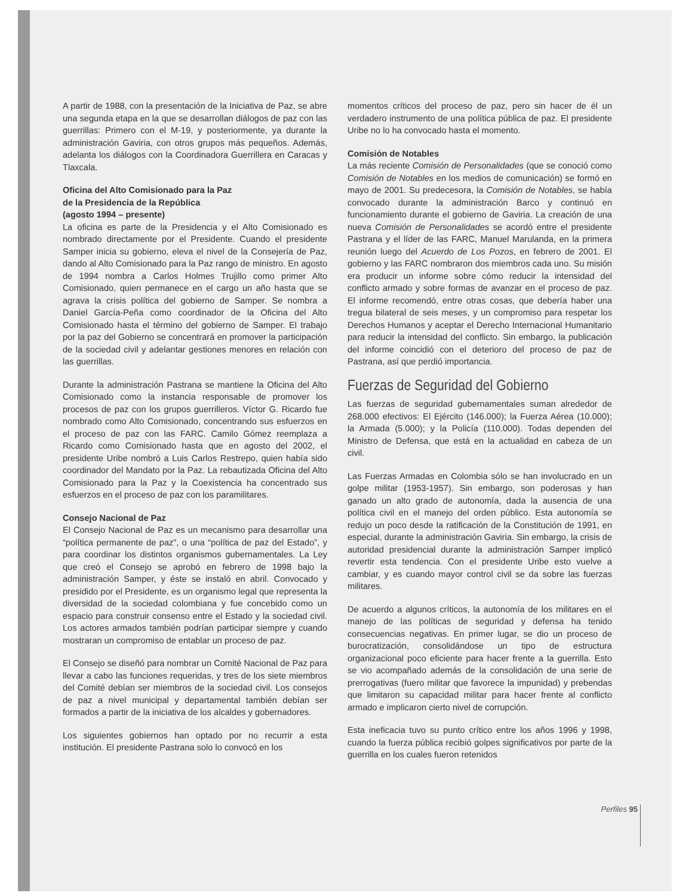A partir de 1988, con la presentación de la Iniciativa de Paz, se abre una segunda etapa en la que se desarrollan diálogos de paz con las guerrillas: Primero con el M-19, y posteriormente, ya durante la administración Gaviria, con otros grupos más pequeños. Además, adelanta los diálogos con la Coordinadora Guerrillera en Caracas y Tlaxcala.
Oficina del Alto Comisionado para la Paz
de la Presidencia de la República
(agosto 1994 – presente)
La oficina es parte de la Presidencia y el Alto Comisionado es nombrado directamente por el Presidente. Cuando el presidente Samper inicia su gobierno, eleva el nivel de la Consejería de Paz, dando al Alto Comisionado para la Paz rango de ministro. En agosto de 1994 nombra a Carlos Holmes Trujillo como primer Alto Comisionado, quien permanece en el cargo un año hasta que se agrava la crisis política del gobierno de Samper. Se nombra a Daniel García-Peña como coordinador de la Oficina del Alto Comisionado hasta el término del gobierno de Samper. El trabajo por la paz del Gobierno se concentrará en promover la participación de la sociedad civil y adelantar gestiones menores en relación con las guerrillas.
Durante la administración Pastrana se mantiene la Oficina del Alto Comisionado como la instancia responsable de promover los procesos de paz con los grupos guerrilleros. Víctor G. Ricardo fue nombrado como Alto Comisionado, concentrando sus esfuerzos en el proceso de paz con las FARC. Camilo Gómez reemplaza a Ricardo como Comisionado hasta que en agosto del 2002, el presidente Uribe nombró a Luis Carlos Restrepo, quien había sido coordinador del Mandato por la Paz. La rebautizada Oficina del Alto Comisionado para la Paz y la Coexistencia ha concentrado sus esfuerzos en el proceso de paz con los paramilitares.
Consejo Nacional de Paz
El Consejo Nacional de Paz es un mecanismo para desarrollar una “política permanente de paz”, o una “política de paz del Estado”, y para coordinar los distintos organismos gubernamentales. La Ley que creó el Consejo se aprobó en febrero de 1998 bajo la administración Samper, y éste se instaló en abril. Convocado y presidido por el Presidente, es un organismo legal que representa la diversidad de la sociedad colombiana y fue concebido como un espacio para construir consenso entre el Estado y la sociedad civil. Los actores armados también podrían participar siempre y cuando mostraran un compromiso de entablar un proceso de paz.
El Consejo se diseñó para nombrar un Comité Nacional de Paz para llevar a cabo las funciones requeridas, y tres de los siete miembros del Comité debían ser miembros de la sociedad civil. Los consejos de paz a nivel municipal y departamental también debían ser formados a partir de la iniciativa de los alcaldes y gobernadores.
Los siguientes gobiernos han optado por no recurrir a esta institución. El presidente Pastrana solo lo convocó en los
momentos críticos del proceso de paz, pero sin hacer de él un verdadero instrumento de una política pública de paz. El presidente Uribe no lo ha convocado hasta el momento.
Comisión de Notables
La más reciente Comisión de Personalidades (que se conoció como Comisión de Notables en los medios de comunicación) se formó en mayo de 2001. Su predecesora, la Comisión de Notables, se había convocado durante la administración Barco y continuó en funcionamiento durante el gobierno de Gaviria. La creación de una nueva Comisión de Personalidades se acordó entre el presidente Pastrana y el líder de las FARC, Manuel Marulanda, en la primera reunión luego del Acuerdo de Los Pozos, en febrero de 2001. El gobierno y las FARC nombraron dos miembros cada uno. Su misión era producir un informe sobre cómo reducir la intensidad del conflicto armado y sobre formas de avanzar en el proceso de paz. El informe recomendó, entre otras cosas, que debería haber una tregua bilateral de seis meses, y un compromiso para respetar los Derechos Humanos y aceptar el Derecho Internacional Humanitario para reducir la intensidad del conflicto. Sin embargo, la publicación del informe coincidió con el deterioro del proceso de paz de Pastrana, así que perdió importancia.
Fuerzas de Seguridad del Gobierno
Las fuerzas de seguridad gubernamentales suman alrededor de 268.000 efectivos: El Ejército (146.000); la Fuerza Aérea (10.000); la Armada (5.000); y la Policía (110.000). Todas dependen del Ministro de Defensa, que está en la actualidad en cabeza de un civil.
Las Fuerzas Armadas en Colombia sólo se han involucrado en un golpe militar (1953-1957). Sin embargo, son poderosas y han ganado un alto grado de autonomía, dada la ausencia de una política civil en el manejo del orden público. Esta autonomía se redujo un poco desde la ratificación de la Constitución de 1991, en especial, durante la administración Gaviria. Sin embargo, la crisis de autoridad presidencial durante la administración Samper implicó revertir esta tendencia. Con el presidente Uribe esto vuelve a cambiar, y es cuando mayor control civil se da sobre las fuerzas militares.
De acuerdo a algunos críticos, la autonomía de los militares en el manejo de las políticas de seguridad y defensa ha tenido consecuencias negativas. En primer lugar, se dio un proceso de burocratización, consolidándose un tipo de estructura organizacional poco eficiente para hacer frente a la guerrilla. Esto se vio acompañado además de la consolidación de una serie de prerrogativas (fuero militar que favorece la impunidad) y prebendas que limitaron su capacidad militar para hacer frente al conflicto armado e implicaron cierto nivel de corrupción.
Esta ineficacia tuvo su punto crítico entre los años 1996 y 1998, cuando la fuerza pública recibió golpes significativos por parte de la guerrilla en los cuales fueron retenidos
Perfiles 95